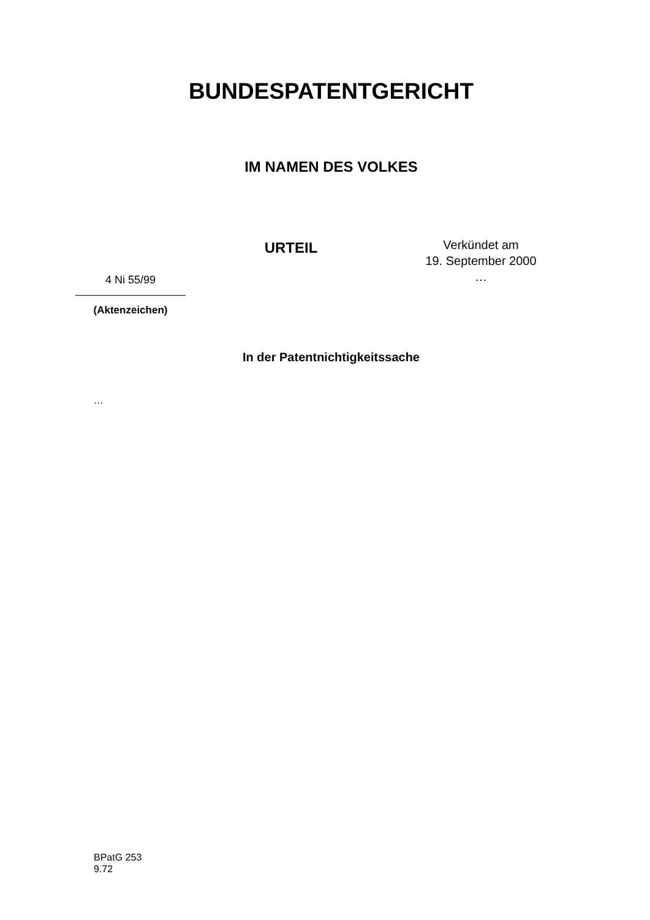BUNDESPATENTGERICHT
IM NAMEN DES VOLKES
4 Ni 55/99
(Aktenzeichen)
URTEIL
Verkündet am
19. September 2000
…
In der Patentnichtigkeitssache
…
BPatG 253
9.72